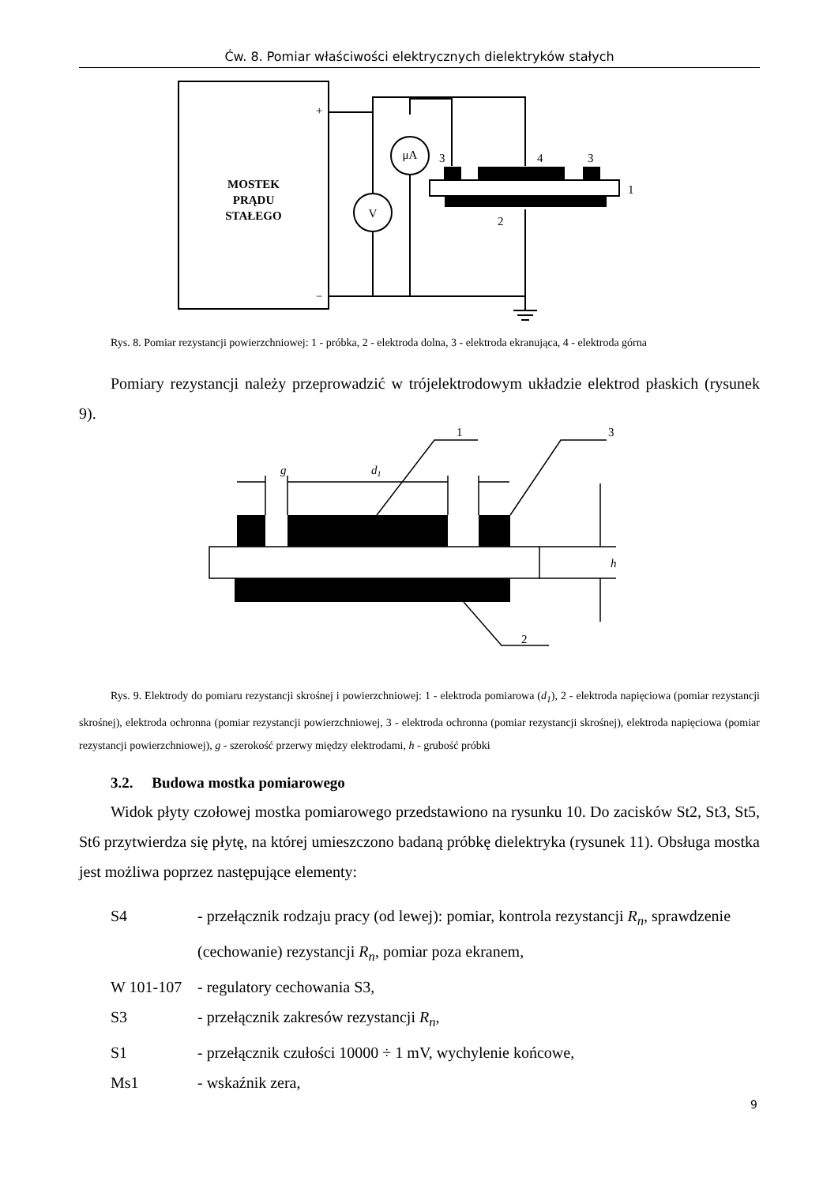Ćw. 8. Pomiar właściwości elektrycznych dielektryków stałych
MOSTEK
PRĄDU
STAŁEGO
+
−
V
μA
3
4
3
1
2
Rys. 8. Pomiar rezystancji powierzchniowej: 1 - próbka, 2 - elektroda dolna, 3 - elektroda ekranująca, 4 - elektroda górna
Pomiary rezystancji należy przeprowadzić w trójelektrodowym układzie elektrod płaskich (rysunek 9).
1
3
2
g
d1
h
Rys. 9. Elektrody do pomiaru rezystancji skrośnej i powierzchniowej: 1 - elektroda pomiarowa (d<sub>1</sub>), 2 - elektroda napięciowa (pomiar rezystancji skrośnej), elektroda ochronna (pomiar rezystancji powierzchniowej, 3 - elektroda ochronna (pomiar rezystancji skrośnej), elektroda napięciowa (pomiar rezystancji powierzchniowej), g - szerokość przerwy między elektrodami, h - grubość próbki
3.2. Budowa mostka pomiarowego
Widok płyty czołowej mostka pomiarowego przedstawiono na rysunku 10. Do zacisków St2, St3, St5, St6 przytwierdza się płytę, na której umieszczono badaną próbkę dielektryka (rysunek 11). Obsługa mostka jest możliwa poprzez następujące elementy:
S4 - przełącznik rodzaju pracy (od lewej): pomiar, kontrola rezystancji R<sub>n</sub>, sprawdzenie (cechowanie) rezystancji R<sub>n</sub>, pomiar poza ekranem,
W 101-107 - regulatory cechowania S3,
S3 - przełącznik zakresów rezystancji R<sub>n</sub>,
S1 - przełącznik czułości 10000 ÷ 1 mV, wychylenie końcowe,
Ms1 - wskaźnik zera,
9